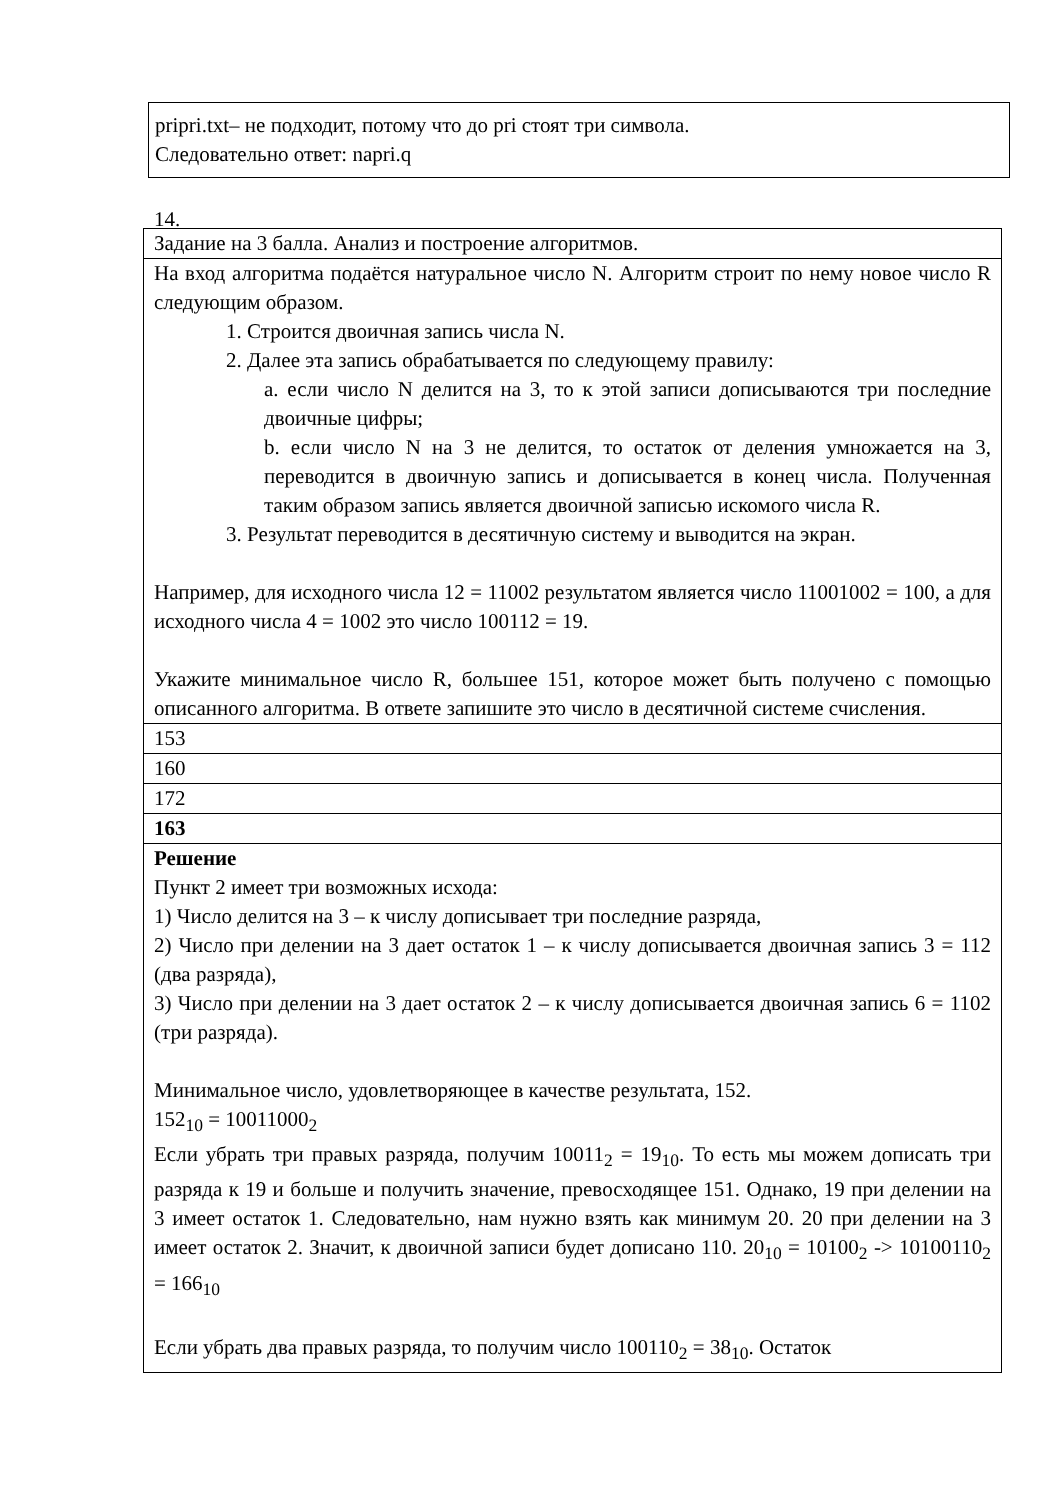pripri.txt– не подходит, потому что до pri стоят три символа.
Следовательно ответ: napri.q
14.
| Задание на 3 балла. Анализ и построение алгоритмов. |
| На вход алгоритма подаётся натуральное число N. Алгоритм строит по нему новое число R следующим образом. 1. Строится двоичная запись числа N. 2. Далее эта запись обрабатывается по следующему правилу: a. если число N делится на 3, то к этой записи дописываются три последние двоичные цифры; b. если число N на 3 не делится, то остаток от деления умножается на 3, переводится в двоичную запись и дописывается в конец числа. Полученная таким образом запись является двоичной записью искомого числа R. 3. Результат переводится в десятичную систему и выводится на экран. Например, для исходного числа 12 = 11002 результатом является число 11001002 = 100, а для исходного числа 4 = 1002 это число 100112 = 19. Укажите минимальное число R, большее 151, которое может быть получено с помощью описанного алгоритма. В ответе запишите это число в десятичной системе счисления. |
| 153 |
| 160 |
| 172 |
| 163 |
| Решение Пункт 2 имеет три возможных исхода: 1) Число делится на 3 – к числу дописывает три последние разряда, 2) Число при делении на 3 дает остаток 1 – к числу дописывается двоичная запись 3 = 112 (два разряда), 3) Число при делении на 3 дает остаток 2 – к числу дописывается двоичная запись 6 = 1102 (три разряда). Минимальное число, удовлетворяющее в качестве результата, 152. 152<sub>10</sub> = 10011000<sub>2</sub> Если убрать три правых разряда, получим 10011<sub>2</sub> = 19<sub>10</sub>. То есть мы можем дописать три разряда к 19 и больше и получить значение, превосходящее 151. Однако, 19 при делении на 3 имеет остаток 1. Следовательно, нам нужно взять как минимум 20. 20 при делении на 3 имеет остаток 2. Значит, к двоичной записи будет дописано 110. 20<sub>10</sub> = 10100<sub>2</sub> -> 10100110<sub>2</sub> = 166<sub>10</sub> Если убрать два правых разряда, то получим число 100110<sub>2</sub> = 38<sub>10</sub>. Остаток |